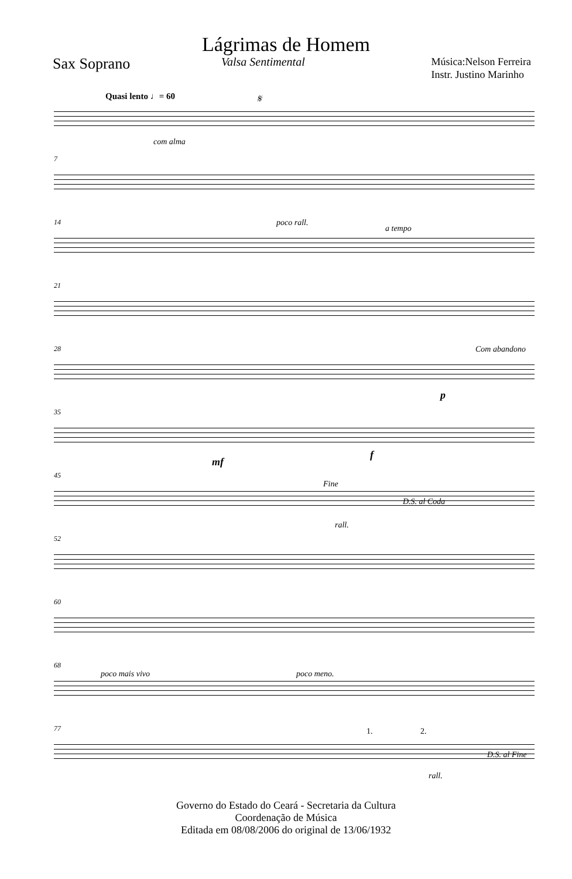Lágrimas de Homem
Sax Soprano
Valsa Sentimental
Música:Nelson Ferreira
Instr. Justino Marinho
Quasi lento ♩= 60 𝄋
com alma
7
14 poco rall.
a tempo
21
28 Com abandono
p
35
mf
f
45
Fine
D.S. al Coda
rall.
52
60
68
poco mais vivo poco meno.
77 1. 2.
D.S. al Fine
rall.
Governo do Estado do Ceará - Secretaria da Cultura
Coordenação de Música
Editada em 08/08/2006 do original de 13/06/1932